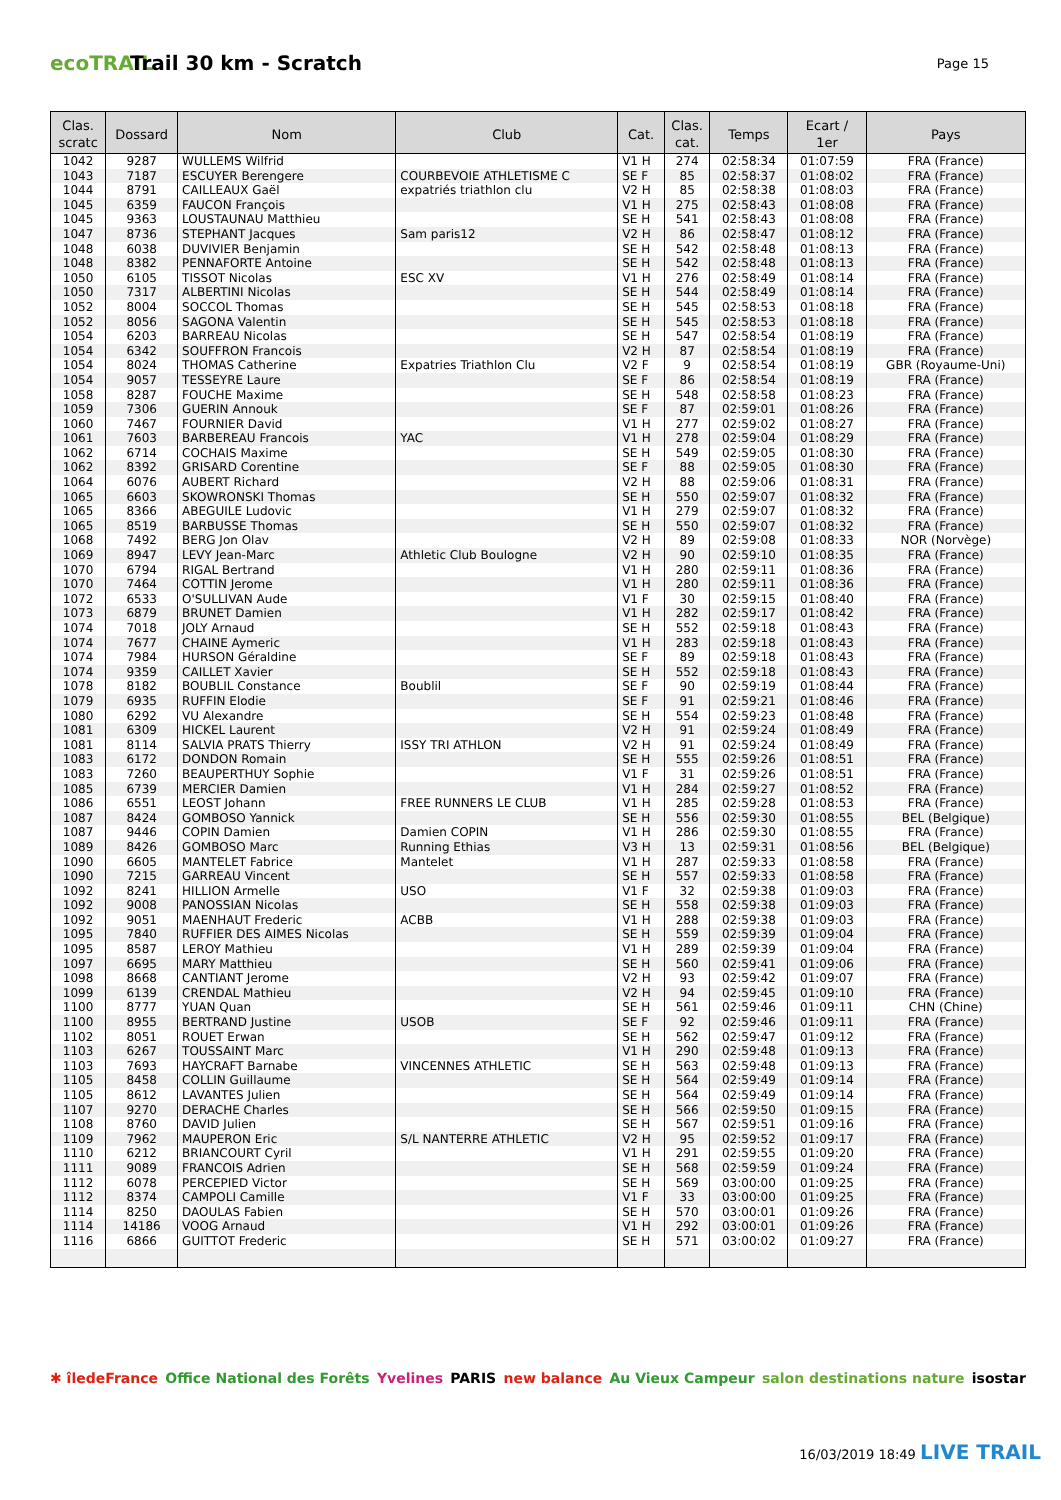ecoTRAIL
Trail 30 km - Scratch
Page 15
| Clas. scratc | Dossard | Nom | Club | Cat. | Clas. cat. | Temps | Ecart / 1er | Pays |
| --- | --- | --- | --- | --- | --- | --- | --- | --- |
| 1042 | 9287 | WULLEMS Wilfrid | | V1 H | 274 | 02:58:34 | 01:07:59 | FRA (France) |
| 1043 | 7187 | ESCUYER Berengere | COURBEVOIE ATHLETISME C | SE F | 85 | 02:58:37 | 01:08:02 | FRA (France) |
| 1044 | 8791 | CAILLEAUX Gaël | expatriés triathlon clu | V2 H | 85 | 02:58:38 | 01:08:03 | FRA (France) |
| 1045 | 6359 | FAUCON François | | V1 H | 275 | 02:58:43 | 01:08:08 | FRA (France) |
| 1045 | 9363 | LOUSTAUNAU Matthieu | | SE H | 541 | 02:58:43 | 01:08:08 | FRA (France) |
| 1047 | 8736 | STEPHANT Jacques | Sam paris12 | V2 H | 86 | 02:58:47 | 01:08:12 | FRA (France) |
| 1048 | 6038 | DUVIVIER Benjamin | | SE H | 542 | 02:58:48 | 01:08:13 | FRA (France) |
| 1048 | 8382 | PENNAFORTE Antoine | | SE H | 542 | 02:58:48 | 01:08:13 | FRA (France) |
| 1050 | 6105 | TISSOT Nicolas | ESC XV | V1 H | 276 | 02:58:49 | 01:08:14 | FRA (France) |
| 1050 | 7317 | ALBERTINI Nicolas | | SE H | 544 | 02:58:49 | 01:08:14 | FRA (France) |
| 1052 | 8004 | SOCCOL Thomas | | SE H | 545 | 02:58:53 | 01:08:18 | FRA (France) |
| 1052 | 8056 | SAGONA Valentin | | SE H | 545 | 02:58:53 | 01:08:18 | FRA (France) |
| 1054 | 6203 | BARREAU Nicolas | | SE H | 547 | 02:58:54 | 01:08:19 | FRA (France) |
| 1054 | 6342 | SOUFFRON Francois | | V2 H | 87 | 02:58:54 | 01:08:19 | FRA (France) |
| 1054 | 8024 | THOMAS Catherine | Expatries Triathlon Clu | V2 F | 9 | 02:58:54 | 01:08:19 | GBR (Royaume-Uni) |
| 1054 | 9057 | TESSEYRE Laure | | SE F | 86 | 02:58:54 | 01:08:19 | FRA (France) |
| 1058 | 8287 | FOUCHE Maxime | | SE H | 548 | 02:58:58 | 01:08:23 | FRA (France) |
| 1059 | 7306 | GUERIN Annouk | | SE F | 87 | 02:59:01 | 01:08:26 | FRA (France) |
| 1060 | 7467 | FOURNIER David | | V1 H | 277 | 02:59:02 | 01:08:27 | FRA (France) |
| 1061 | 7603 | BARBEREAU Francois | YAC | V1 H | 278 | 02:59:04 | 01:08:29 | FRA (France) |
| 1062 | 6714 | COCHAIS Maxime | | SE H | 549 | 02:59:05 | 01:08:30 | FRA (France) |
| 1062 | 8392 | GRISARD Corentine | | SE F | 88 | 02:59:05 | 01:08:30 | FRA (France) |
| 1064 | 6076 | AUBERT Richard | | V2 H | 88 | 02:59:06 | 01:08:31 | FRA (France) |
| 1065 | 6603 | SKOWRONSKI Thomas | | SE H | 550 | 02:59:07 | 01:08:32 | FRA (France) |
| 1065 | 8366 | ABEGUILE Ludovic | | V1 H | 279 | 02:59:07 | 01:08:32 | FRA (France) |
| 1065 | 8519 | BARBUSSE Thomas | | SE H | 550 | 02:59:07 | 01:08:32 | FRA (France) |
| 1068 | 7492 | BERG Jon Olav | | V2 H | 89 | 02:59:08 | 01:08:33 | NOR (Norvège) |
| 1069 | 8947 | LEVY Jean-Marc | Athletic Club Boulogne | V2 H | 90 | 02:59:10 | 01:08:35 | FRA (France) |
| 1070 | 6794 | RIGAL Bertrand | | V1 H | 280 | 02:59:11 | 01:08:36 | FRA (France) |
| 1070 | 7464 | COTTIN Jerome | | V1 H | 280 | 02:59:11 | 01:08:36 | FRA (France) |
| 1072 | 6533 | O'SULLIVAN Aude | | V1 F | 30 | 02:59:15 | 01:08:40 | FRA (France) |
| 1073 | 6879 | BRUNET Damien | | V1 H | 282 | 02:59:17 | 01:08:42 | FRA (France) |
| 1074 | 7018 | JOLY Arnaud | | SE H | 552 | 02:59:18 | 01:08:43 | FRA (France) |
| 1074 | 7677 | CHAINE Aymeric | | V1 H | 283 | 02:59:18 | 01:08:43 | FRA (France) |
| 1074 | 7984 | HURSON Géraldine | | SE F | 89 | 02:59:18 | 01:08:43 | FRA (France) |
| 1074 | 9359 | CAILLET Xavier | | SE H | 552 | 02:59:18 | 01:08:43 | FRA (France) |
| 1078 | 8182 | BOUBLIL Constance | Boublil | SE F | 90 | 02:59:19 | 01:08:44 | FRA (France) |
| 1079 | 6935 | RUFFIN Elodie | | SE F | 91 | 02:59:21 | 01:08:46 | FRA (France) |
| 1080 | 6292 | VU Alexandre | | SE H | 554 | 02:59:23 | 01:08:48 | FRA (France) |
| 1081 | 6309 | HICKEL Laurent | | V2 H | 91 | 02:59:24 | 01:08:49 | FRA (France) |
| 1081 | 8114 | SALVIA PRATS Thierry | ISSY TRI ATHLON | V2 H | 91 | 02:59:24 | 01:08:49 | FRA (France) |
| 1083 | 6172 | DONDON Romain | | SE H | 555 | 02:59:26 | 01:08:51 | FRA (France) |
| 1083 | 7260 | BEAUPERTHUY Sophie | | V1 F | 31 | 02:59:26 | 01:08:51 | FRA (France) |
| 1085 | 6739 | MERCIER Damien | | V1 H | 284 | 02:59:27 | 01:08:52 | FRA (France) |
| 1086 | 6551 | LEOST Johann | FREE RUNNERS LE CLUB | V1 H | 285 | 02:59:28 | 01:08:53 | FRA (France) |
| 1087 | 8424 | GOMBOSO Yannick | | SE H | 556 | 02:59:30 | 01:08:55 | BEL (Belgique) |
| 1087 | 9446 | COPIN Damien | Damien COPIN | V1 H | 286 | 02:59:30 | 01:08:55 | FRA (France) |
| 1089 | 8426 | GOMBOSO Marc | Running Ethias | V3 H | 13 | 02:59:31 | 01:08:56 | BEL (Belgique) |
| 1090 | 6605 | MANTELET Fabrice | Mantelet | V1 H | 287 | 02:59:33 | 01:08:58 | FRA (France) |
| 1090 | 7215 | GARREAU Vincent | | SE H | 557 | 02:59:33 | 01:08:58 | FRA (France) |
| 1092 | 8241 | HILLION Armelle | USO | V1 F | 32 | 02:59:38 | 01:09:03 | FRA (France) |
| 1092 | 9008 | PANOSSIAN Nicolas | | SE H | 558 | 02:59:38 | 01:09:03 | FRA (France) |
| 1092 | 9051 | MAENHAUT Frederic | ACBB | V1 H | 288 | 02:59:38 | 01:09:03 | FRA (France) |
| 1095 | 7840 | RUFFIER DES AIMES Nicolas | | SE H | 559 | 02:59:39 | 01:09:04 | FRA (France) |
| 1095 | 8587 | LEROY Mathieu | | V1 H | 289 | 02:59:39 | 01:09:04 | FRA (France) |
| 1097 | 6695 | MARY Matthieu | | SE H | 560 | 02:59:41 | 01:09:06 | FRA (France) |
| 1098 | 8668 | CANTIANT Jerome | | V2 H | 93 | 02:59:42 | 01:09:07 | FRA (France) |
| 1099 | 6139 | CRENDAL Mathieu | | V2 H | 94 | 02:59:45 | 01:09:10 | FRA (France) |
| 1100 | 8777 | YUAN Quan | | SE H | 561 | 02:59:46 | 01:09:11 | CHN (Chine) |
| 1100 | 8955 | BERTRAND Justine | USOB | SE F | 92 | 02:59:46 | 01:09:11 | FRA (France) |
| 1102 | 8051 | ROUET Erwan | | SE H | 562 | 02:59:47 | 01:09:12 | FRA (France) |
| 1103 | 6267 | TOUSSAINT Marc | | V1 H | 290 | 02:59:48 | 01:09:13 | FRA (France) |
| 1103 | 7693 | HAYCRAFT Barnabe | VINCENNES ATHLETIC | SE H | 563 | 02:59:48 | 01:09:13 | FRA (France) |
| 1105 | 8458 | COLLIN Guillaume | | SE H | 564 | 02:59:49 | 01:09:14 | FRA (France) |
| 1105 | 8612 | LAVANTES Julien | | SE H | 564 | 02:59:49 | 01:09:14 | FRA (France) |
| 1107 | 9270 | DERACHE Charles | | SE H | 566 | 02:59:50 | 01:09:15 | FRA (France) |
| 1108 | 8760 | DAVID Julien | | SE H | 567 | 02:59:51 | 01:09:16 | FRA (France) |
| 1109 | 7962 | MAUPERON Eric | S/L NANTERRE ATHLETIC | V2 H | 95 | 02:59:52 | 01:09:17 | FRA (France) |
| 1110 | 6212 | BRIANCOURT Cyril | | V1 H | 291 | 02:59:55 | 01:09:20 | FRA (France) |
| 1111 | 9089 | FRANCOIS Adrien | | SE H | 568 | 02:59:59 | 01:09:24 | FRA (France) |
| 1112 | 6078 | PERCEPIED Victor | | SE H | 569 | 03:00:00 | 01:09:25 | FRA (France) |
| 1112 | 8374 | CAMPOLI Camille | | V1 F | 33 | 03:00:00 | 01:09:25 | FRA (France) |
| 1114 | 8250 | DAOULAS Fabien | | SE H | 570 | 03:00:01 | 01:09:26 | FRA (France) |
| 1114 | 14186 | VOOG Arnaud | | V1 H | 292 | 03:00:01 | 01:09:26 | FRA (France) |
| 1116 | 6866 | GUITTOT Frederic | | SE H | 571 | 03:00:02 | 01:09:27 | FRA (France) |
✱ îledeFrance Office National des Forêts Yvelines PARIS new balance Au Vieux Campeur salon destinations nature isostar
16/03/2019 18:49 LIVE TRAIL